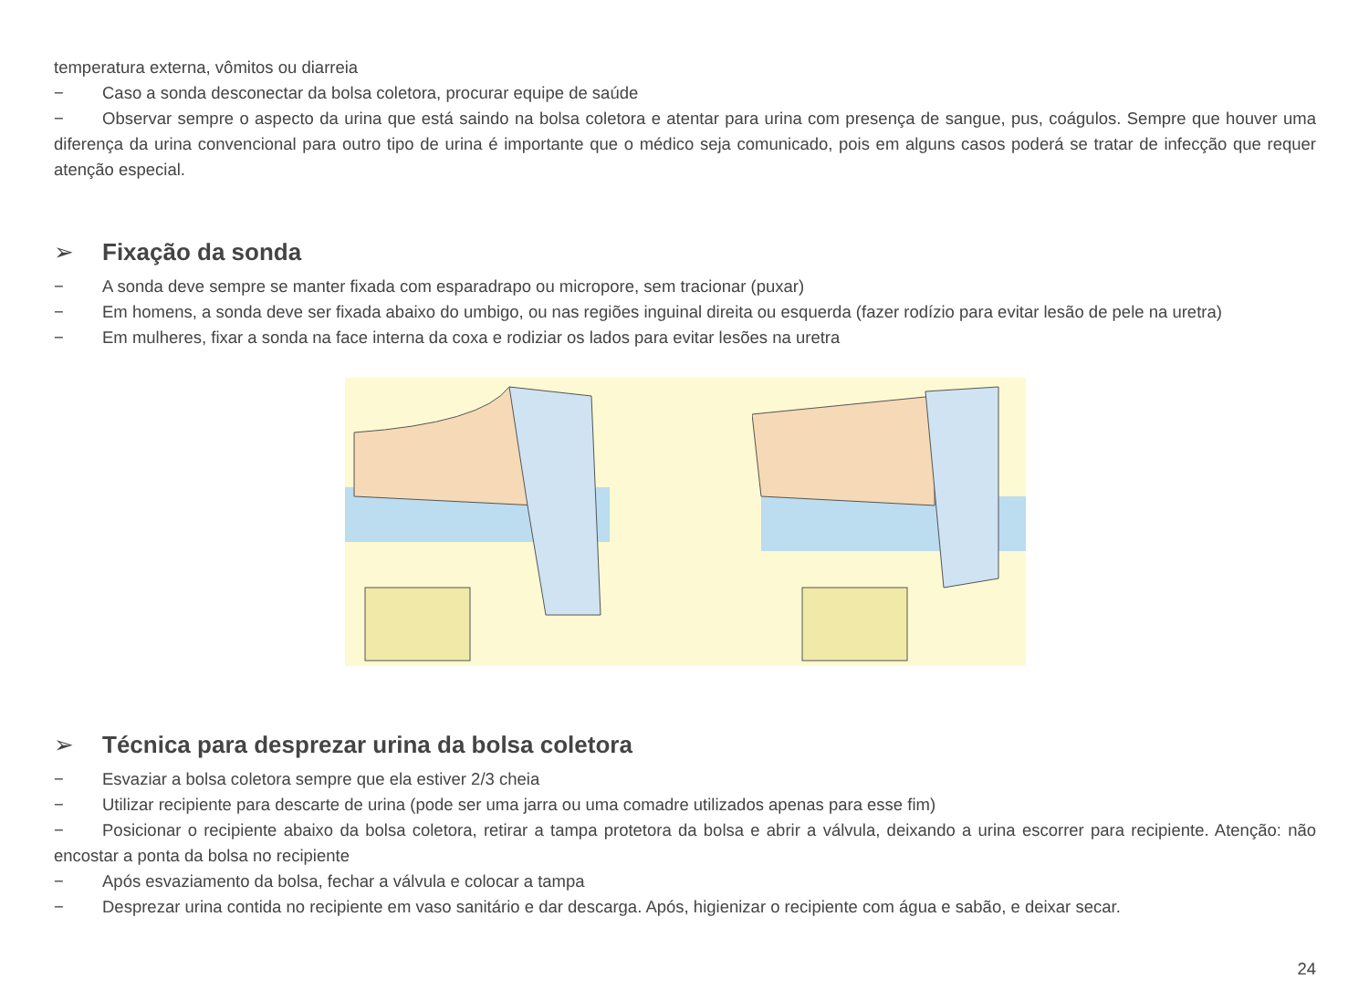temperatura externa, vômitos ou diarreia
− Caso a sonda desconectar da bolsa coletora, procurar equipe de saúde
− Observar sempre o aspecto da urina que está saindo na bolsa coletora e atentar para urina com presença de sangue, pus, coágulos. Sempre que houver uma diferença da urina convencional para outro tipo de urina é importante que o médico seja comunicado, pois em alguns casos poderá se tratar de infecção que requer atenção especial.
➢ Fixação da sonda
− A sonda deve sempre se manter fixada com esparadrapo ou micropore, sem tracionar (puxar)
− Em homens, a sonda deve ser fixada abaixo do umbigo, ou nas regiões inguinal direita ou esquerda (fazer rodízio para evitar lesão de pele na uretra)
− Em mulheres, fixar a sonda na face interna da coxa e rodiziar os lados para evitar lesões na uretra
➢ Técnica para desprezar urina da bolsa coletora
− Esvaziar a bolsa coletora sempre que ela estiver 2/3 cheia
− Utilizar recipiente para descarte de urina (pode ser uma jarra ou uma comadre utilizados apenas para esse fim)
− Posicionar o recipiente abaixo da bolsa coletora, retirar a tampa protetora da bolsa e abrir a válvula, deixando a urina escorrer para recipiente. Atenção: não encostar a ponta da bolsa no recipiente
− Após esvaziamento da bolsa, fechar a válvula e colocar a tampa
− Desprezar urina contida no recipiente em vaso sanitário e dar descarga. Após, higienizar o recipiente com água e sabão, e deixar secar.
24